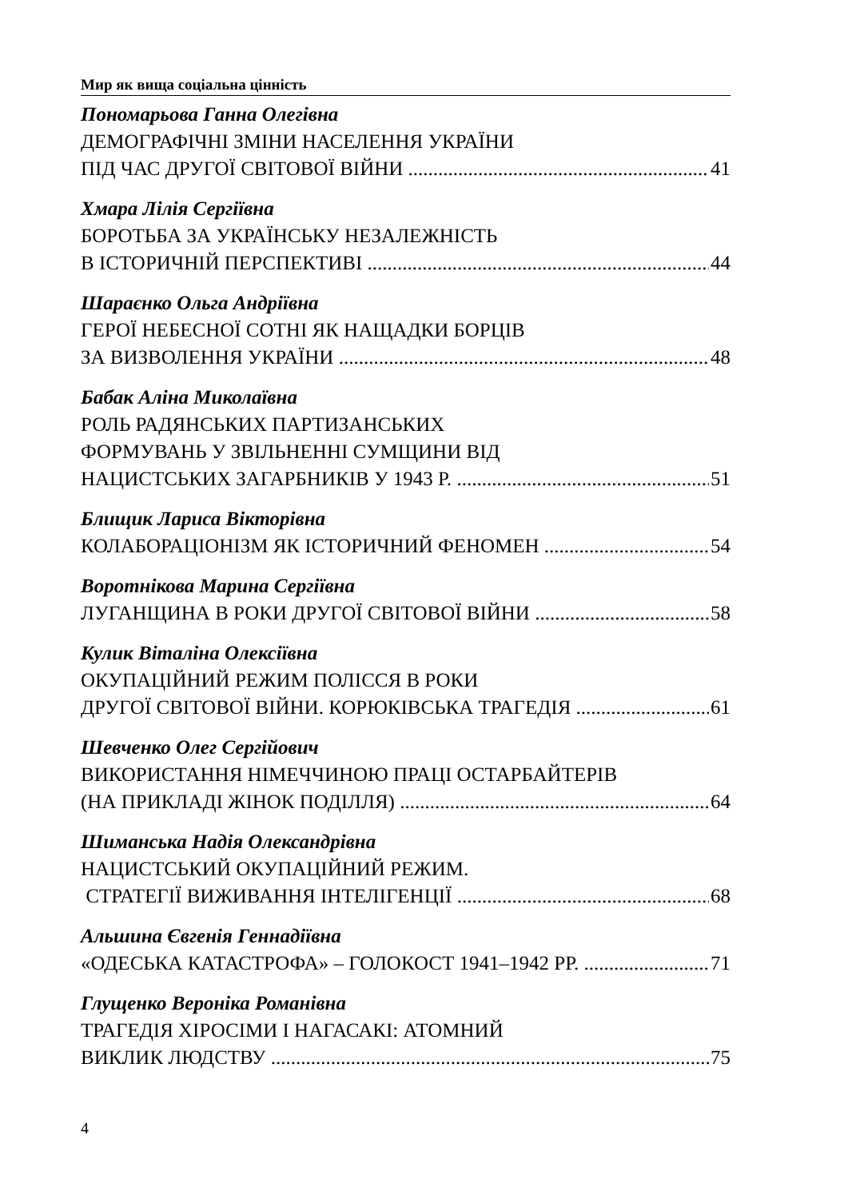Мир як вища соціальна цінність
Пономарьова Ганна Олегівна
ДЕМОГРАФІЧНІ ЗМІНИ НАСЕЛЕННЯ УКРАЇНИ
ПІД ЧАС ДРУГОЇ СВІТОВОЇ ВІЙНИ 41
Хмара Лілія Сергіївна
БОРОТЬБА ЗА УКРАЇНСЬКУ НЕЗАЛЕЖНІСТЬ
В ІСТОРИЧНІЙ ПЕРСПЕКТИВІ 44
Шараєнко Ольга Андріївна
ГЕРОЇ НЕБЕСНОЇ СОТНІ ЯК НАЩАДКИ БОРЦІВ
ЗА ВИЗВОЛЕННЯ УКРАЇНИ 48
Бабак Аліна Миколаївна
РОЛЬ РАДЯНСЬКИХ ПАРТИЗАНСЬКИХ
ФОРМУВАНЬ У ЗВІЛЬНЕННІ СУМЩИНИ ВІД
НАЦИСТСЬКИХ ЗАГАРБНИКІВ У 1943 Р. 51
Блищик Лариса Вікторівна
КОЛАБОРАЦІОНІЗМ ЯК ІСТОРИЧНИЙ ФЕНОМЕН 54
Воротнікова Марина Сергіївна
ЛУГАНЩИНА В РОКИ ДРУГОЇ СВІТОВОЇ ВІЙНИ 58
Кулик Віталіна Олексіївна
ОКУПАЦІЙНИЙ РЕЖИМ ПОЛІССЯ В РОКИ
ДРУГОЇ СВІТОВОЇ ВІЙНИ. КОРЮКІВСЬКА ТРАГЕДІЯ 61
Шевченко Олег Сергійович
ВИКОРИСТАННЯ НІМЕЧЧИНОЮ ПРАЦІ ОСТАРБАЙТЕРІВ
(НА ПРИКЛАДІ ЖІНОК ПОДІЛЛЯ) 64
Шиманська Надія Олександрівна
НАЦИСТСЬКИЙ ОКУПАЦІЙНИЙ РЕЖИМ.
СТРАТЕГІЇ ВИЖИВАННЯ ІНТЕЛІГЕНЦІЇ 68
Альшина Євгенія Геннадіївна
«ОДЕСЬКА КАТАСТРОФА» – ГОЛОКОСТ 1941–1942 РР. 71
Глущенко Вероніка Романівна
ТРАГЕДІЯ ХІРОСІМИ І НАГАСАКІ: АТОМНИЙ
ВИКЛИК ЛЮДСТВУ 75
4